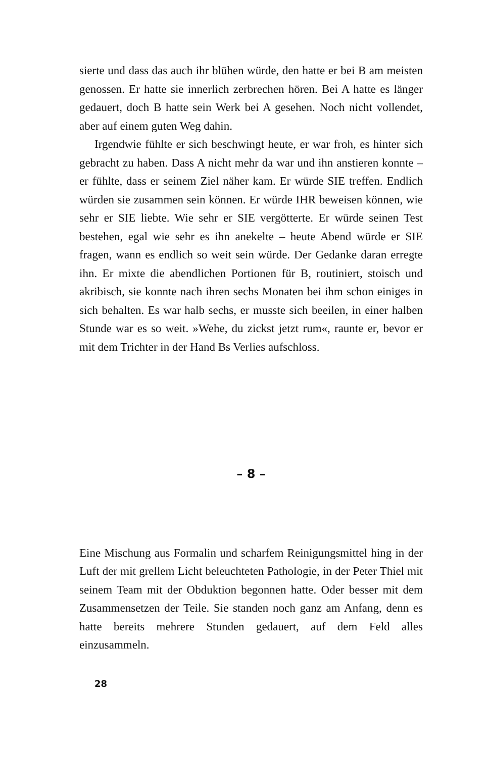sierte und dass das auch ihr blühen würde, den hatte er bei B am meisten genossen. Er hatte sie innerlich zerbrechen hören. Bei A hatte es länger gedauert, doch B hatte sein Werk bei A gesehen. Noch nicht vollendet, aber auf einem guten Weg dahin.
Irgendwie fühlte er sich beschwingt heute, er war froh, es hinter sich gebracht zu haben. Dass A nicht mehr da war und ihn anstieren konnte – er fühlte, dass er seinem Ziel näher kam. Er würde SIE treffen. Endlich würden sie zusammen sein können. Er würde IHR beweisen können, wie sehr er SIE liebte. Wie sehr er SIE vergötterte. Er würde seinen Test bestehen, egal wie sehr es ihn anekelte – heute Abend würde er SIE fragen, wann es endlich so weit sein würde. Der Gedanke daran erregte ihn. Er mixte die abendlichen Portionen für B, routiniert, stoisch und akribisch, sie konnte nach ihren sechs Monaten bei ihm schon einiges in sich behalten. Es war halb sechs, er musste sich beeilen, in einer halben Stunde war es so weit. »Wehe, du zickst jetzt rum«, raunte er, bevor er mit dem Trichter in der Hand Bs Verlies aufschloss.
– 8 –
Eine Mischung aus Formalin und scharfem Reinigungsmittel hing in der Luft der mit grellem Licht beleuchteten Pathologie, in der Peter Thiel mit seinem Team mit der Obduktion begonnen hatte. Oder besser mit dem Zusammensetzen der Teile. Sie standen noch ganz am Anfang, denn es hatte bereits mehrere Stunden gedauert, auf dem Feld alles einzusammeln.
28